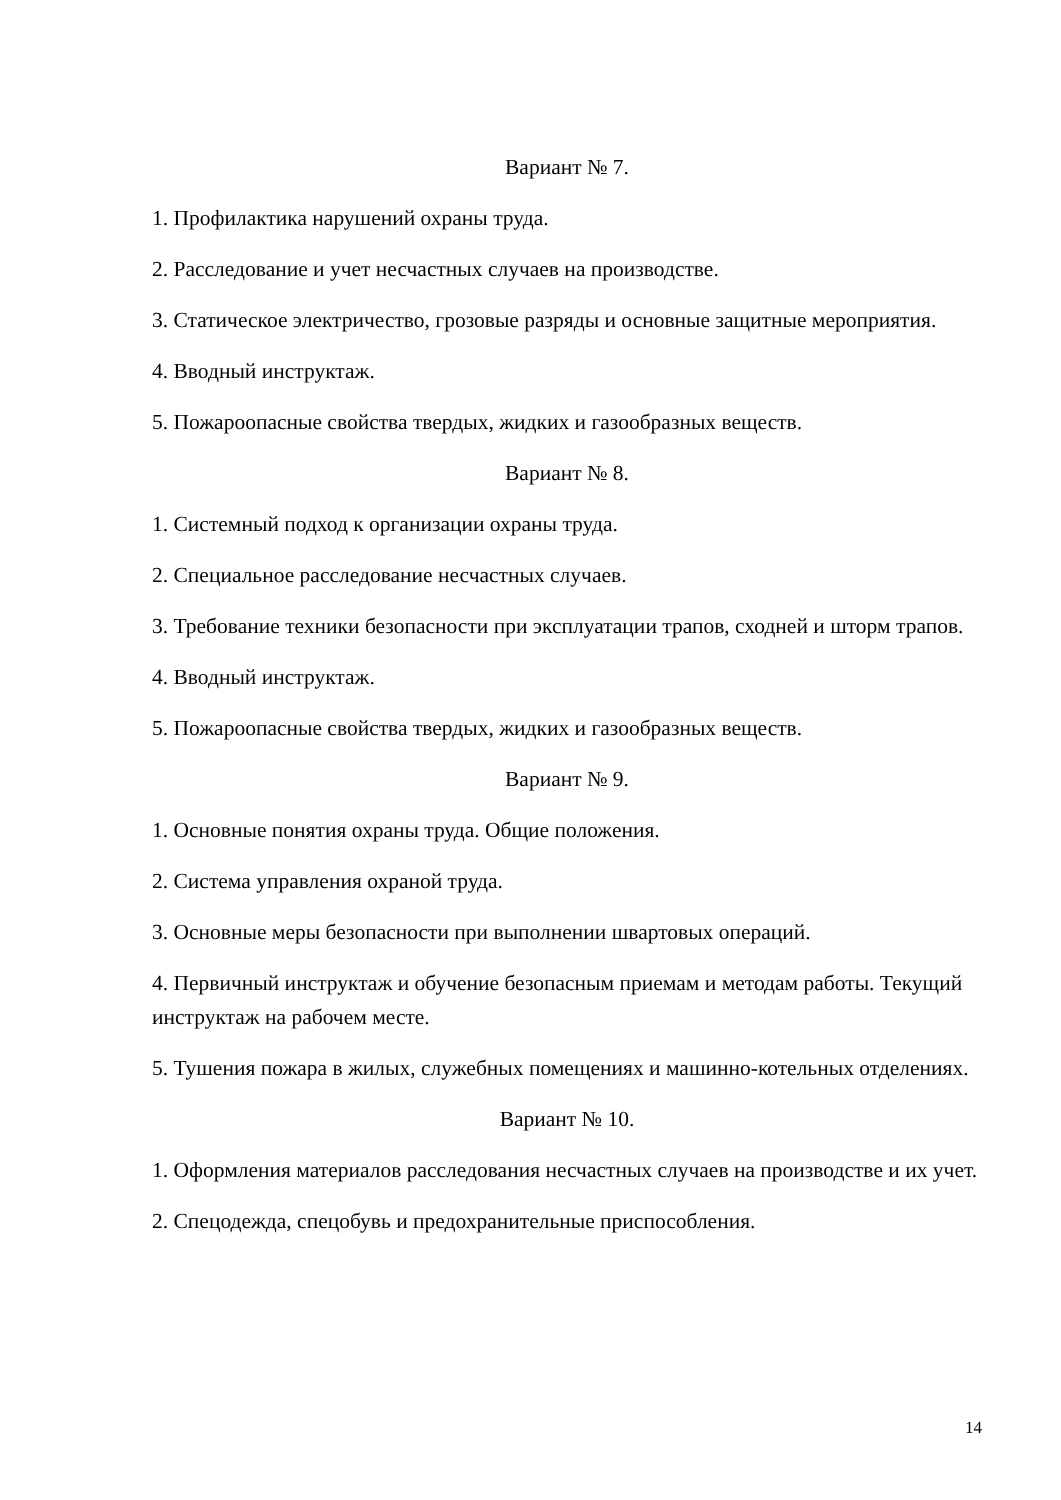Вариант № 7.
1. Профилактика нарушений охраны труда.
2. Расследование и учет несчастных случаев на производстве.
3. Статическое электричество, грозовые разряды и основные защитные мероприятия.
4. Вводный инструктаж.
5. Пожароопасные свойства твердых, жидких и газообразных веществ.
Вариант № 8.
1. Системный подход к организации охраны труда.
2. Специальное расследование несчастных случаев.
3. Требование техники безопасности при эксплуатации трапов, сходней и шторм трапов.
4. Вводный инструктаж.
5. Пожароопасные свойства твердых, жидких и газообразных веществ.
Вариант № 9.
1. Основные понятия охраны труда. Общие положения.
2. Система управления охраной труда.
3. Основные меры безопасности при выполнении швартовых операций.
4. Первичный инструктаж и обучение безопасным приемам и методам работы. Текущий инструктаж на рабочем месте.
5. Тушения пожара в жилых, служебных помещениях и машинно-котельных отделениях.
Вариант № 10.
1. Оформления материалов расследования несчастных случаев на производстве и их учет.
2. Спецодежда, спецобувь и предохранительные приспособления.
14